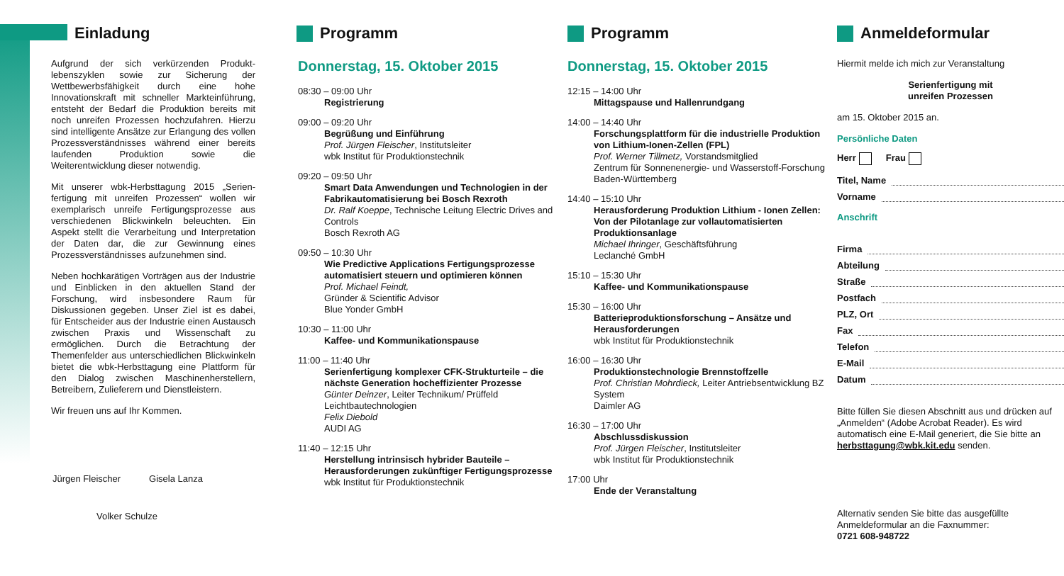Einladung
Aufgrund der sich verkürzenden Produkt­lebenszyklen sowie zur Sicherung der Wettbewerbsfähigkeit durch eine hohe Innovationskraft mit schneller Markteinführung, entsteht der Bedarf die Produktion bereits mit noch unreifen Prozessen hochzufahren. Hierzu sind intelligente Ansätze zur Erlangung des vollen Prozessverständnisses während einer bereits laufenden Produktion sowie die Weiterentwicklung dieser notwendig.
Mit unserer wbk-Herbsttagung 2015 „Serien­fertigung mit unreifen Prozessen“ wollen wir exemplarisch unreife Fertigungsprozesse aus verschiedenen Blickwinkeln beleuchten. Ein Aspekt stellt die Verarbeitung und Interpretation der Daten dar, die zur Gewinnung eines Prozessverständnisses aufzunehmen sind.
Neben hochkarätigen Vorträgen aus der Industrie und Einblicken in den aktuellen Stand der Forschung, wird insbesondere Raum für Diskussionen gegeben. Unser Ziel ist es dabei, für Entscheider aus der Industrie einen Austausch zwischen Praxis und Wissenschaft zu ermöglichen. Durch die Betrachtung der Themenfelder aus unterschiedlichen Blickwinkeln bietet die wbk-Herbsttagung eine Plattform für den Dialog zwischen Maschinenherstellern, Betreibern, Zulieferern und Dienstleistern.
Wir freuen uns auf Ihr Kommen.
Jürgen Fleischer Gisela Lanza
Volker Schulze
Programm
Donnerstag, 15. Oktober 2015
08:30 – 09:00 Uhr
Registrierung
09:00 – 09:20 Uhr
Begrüßung und Einführung
Prof. Jürgen Fleischer, Institutsleiter
wbk Institut für Produktionstechnik
09:20 – 09:50 Uhr
Smart Data Anwendungen und Technologien in der Fabrik­automatisierung bei Bosch Rexroth
Dr. Ralf Koeppe, Technische Leitung Electric Drives and Controls
Bosch Rexroth AG
09:50 – 10:30 Uhr
Wie Predictive Applications Fertigungsprozesse automatisiert steuern und optimieren können
Prof. Michael Feindt,
Gründer & Scientific Advisor
Blue Yonder GmbH
10:30 – 11:00 Uhr
Kaffee- und Kommunikationspause
11:00 – 11:40 Uhr
Serienfertigung komplexer CFK-Strukturteile – die nächste Generation hocheffizienter Prozesse
Günter Deinzer, Leiter Technikum/ Prüffeld Leichtbautechnologien
Felix Diebold
AUDI AG
11:40 – 12:15 Uhr
Herstellung intrinsisch hybrider Bauteile – Herausforderungen zukünftiger Fertigungsprozesse
wbk Institut für Produktionstechnik
Programm
Donnerstag, 15. Oktober 2015
12:15 – 14:00 Uhr
Mittagspause und Hallenrundgang
14:00 – 14:40 Uhr
Forschungsplattform für die industrielle Produktion von Lithium-Ionen-Zellen (FPL)
Prof. Werner Tillmetz, Vorstandsmitglied
Zentrum für Sonnenenergie- und Wasserstoff-Forschung Baden-Württemberg
14:40 – 15:10 Uhr
Herausforderung Produktion Lithium - Ionen Zellen: Von der Pilotanlage zur vollautomatisierten Produktionsanlage
Michael Ihringer, Geschäftsführung
Leclanché GmbH
15:10 – 15:30 Uhr
Kaffee- und Kommunikationspause
15:30 – 16:00 Uhr
Batterieproduktionsforschung – Ansätze und Herausforderungen
wbk Institut für Produktionstechnik
16:00 – 16:30 Uhr
Produktionstechnologie Brennstoffzelle
Prof. Christian Mohrdieck, Leiter Antriebsentwicklung BZ System
Daimler AG
16:30 – 17:00 Uhr
Abschlussdiskussion
Prof. Jürgen Fleischer, Institutsleiter
wbk Institut für Produktionstechnik
17:00 Uhr
Ende der Veranstaltung
Anmeldeformular
Hiermit melde ich mich zur Veranstaltung
Serienfertigung mit
unreifen Prozessen
am 15. Oktober 2015 an.
Persönliche Daten
Herr Frau
Titel, Name
Vorname
Anschrift
Firma
Abteilung
Straße
Postfach
PLZ, Ort
Fax
Telefon
E-Mail
Datum
Bitte füllen Sie diesen Abschnitt aus und drücken auf „Anmelden“ (Adobe Acrobat Reader). Es wird automatisch eine E-Mail generiert, die Sie bitte an herbsttagung@wbk.kit.edu senden.
Alternativ senden Sie bitte das ausgefüllte Anmeldeformular an die Faxnummer:
0721 608-948722